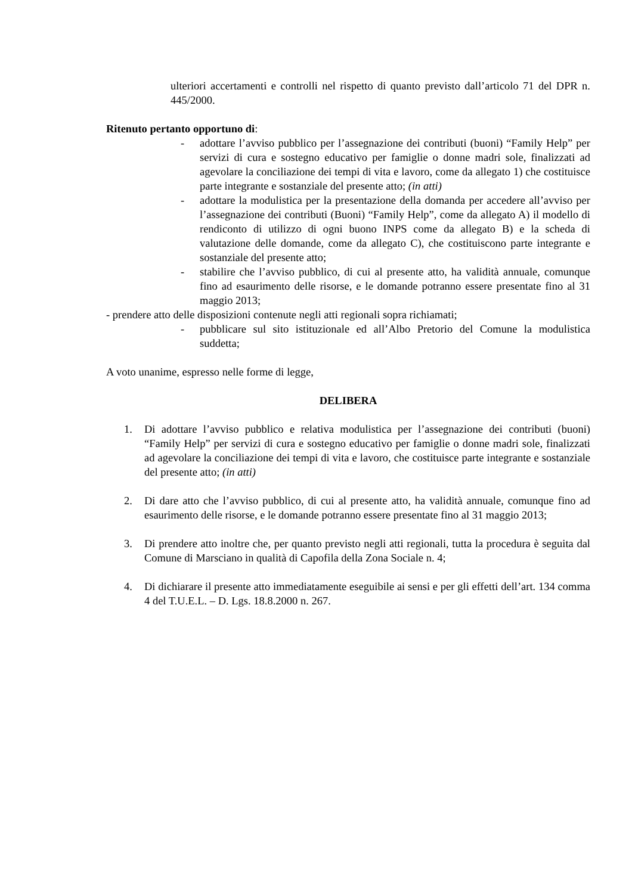ulteriori accertamenti e controlli nel rispetto di quanto previsto dall’articolo 71 del DPR n. 445/2000.
Ritenuto pertanto opportuno di:
- adottare l’avviso pubblico per l’assegnazione dei contributi (buoni) “Family Help” per servizi di cura e sostegno educativo per famiglie o donne madri sole, finalizzati ad agevolare la conciliazione dei tempi di vita e lavoro, come da allegato 1) che costituisce parte integrante e sostanziale del presente atto; (in atti)
- adottare la modulistica per la presentazione della domanda per accedere all’avviso per l’assegnazione dei contributi (Buoni) “Family Help”, come da allegato A) il modello di rendiconto di utilizzo di ogni buono INPS come da allegato B) e la scheda di valutazione delle domande, come da allegato C), che costituiscono parte integrante e sostanziale del presente atto;
- stabilire che l’avviso pubblico, di cui al presente atto, ha validità annuale, comunque fino ad esaurimento delle risorse, e le domande potranno essere presentate fino al 31 maggio 2013;
- prendere atto delle disposizioni contenute negli atti regionali sopra richiamati;
- pubblicare sul sito istituzionale ed all’Albo Pretorio del Comune la modulistica suddetta;
A voto unanime, espresso nelle forme di legge,
DELIBERA
1. Di adottare l’avviso pubblico e relativa modulistica per l’assegnazione dei contributi (buoni) “Family Help” per servizi di cura e sostegno educativo per famiglie o donne madri sole, finalizzati ad agevolare la conciliazione dei tempi di vita e lavoro, che costituisce parte integrante e sostanziale del presente atto; (in atti)
2. Di dare atto che l’avviso pubblico, di cui al presente atto, ha validità annuale, comunque fino ad esaurimento delle risorse, e le domande potranno essere presentate fino al 31 maggio 2013;
3. Di prendere atto inoltre che, per quanto previsto negli atti regionali, tutta la procedura è seguita dal Comune di Marsciano in qualità di Capofila della Zona Sociale n. 4;
4. Di dichiarare il presente atto immediatamente eseguibile ai sensi e per gli effetti dell’art. 134 comma 4 del T.U.E.L. – D. Lgs. 18.8.2000 n. 267.